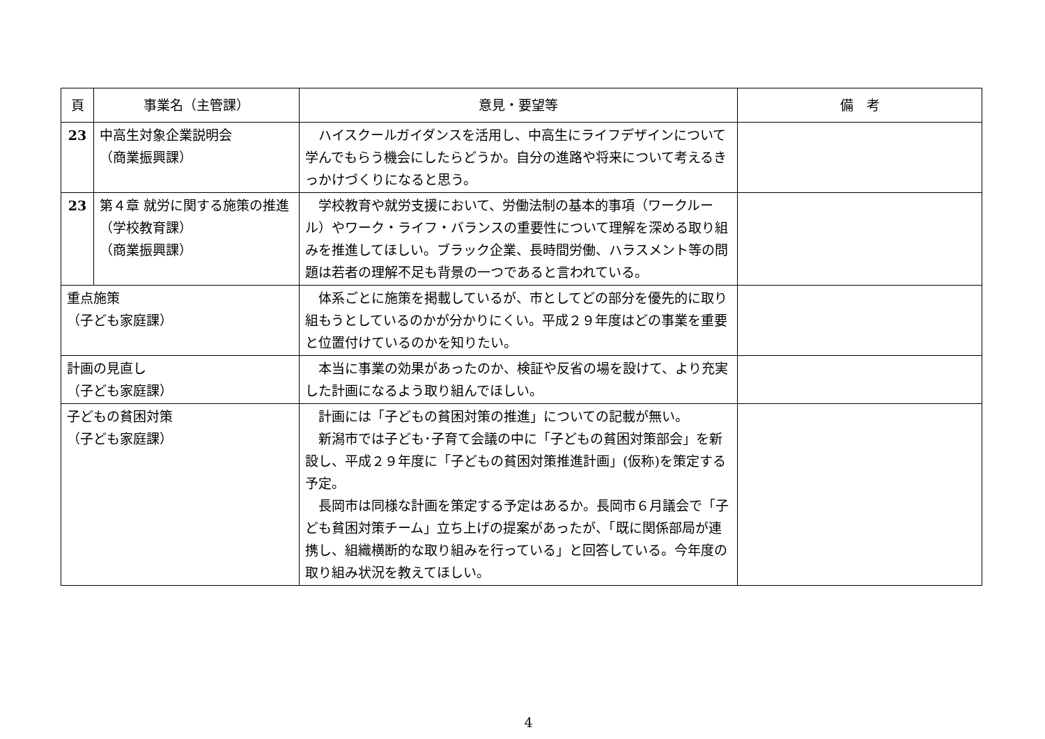| 頁 | 事業名（主管課） | 意見・要望等 | 備 考 |
| --- | --- | --- | --- |
| 23 | 中高生対象企業説明会 （商業振興課） | ハイスクールガイダンスを活用し、中高生にライフデザインについて学んでもらう機会にしたらどうか。自分の進路や将来について考えるきっかけづくりになると思う。 | |
| 23 | 第４章 就労に関する施策の推進 （学校教育課） （商業振興課） | 学校教育や就労支援において、労働法制の基本的事項（ワークルール）やワーク・ライフ・バランスの重要性について理解を深める取り組みを推進してほしい。ブラック企業、長時間労働、ハラスメント等の問題は若者の理解不足も背景の一つであると言われている。 | |
| 重点施策 （子ども家庭課） | | 体系ごとに施策を掲載しているが、市としてどの部分を優先的に取り組もうとしているのかが分かりにくい。平成２９年度はどの事業を重要と位置付けているのかを知りたい。 | |
| 計画の見直し （子ども家庭課） | | 本当に事業の効果があったのか、検証や反省の場を設けて、より充実した計画になるよう取り組んでほしい。 | |
| 子どもの貧困対策 （子ども家庭課） | | 計画には「子どもの貧困対策の推進」についての記載が無い。 新潟市では子ども･子育て会議の中に「子どもの貧困対策部会」を新設し、平成２９年度に「子どもの貧困対策推進計画」(仮称)を策定する予定。 長岡市は同様な計画を策定する予定はあるか。長岡市６月議会で「子ども貧困対策チーム」立ち上げの提案があったが、「既に関係部局が連携し、組織横断的な取り組みを行っている」と回答している。今年度の取り組み状況を教えてほしい。 | |
4